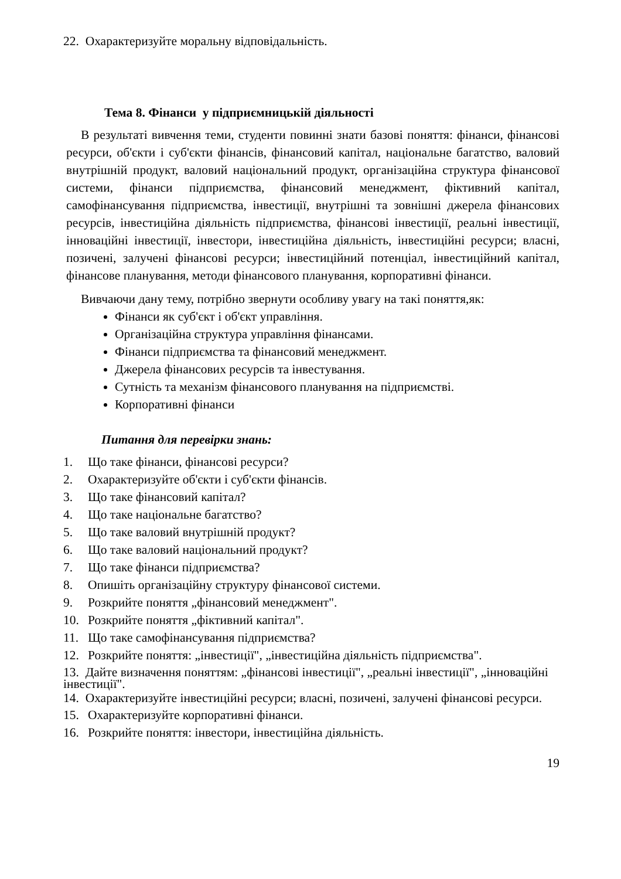22. Охарактеризуйте моральну відповідальність.
Тема 8. Фінанси у підприємницькій діяльності
В результаті вивчення теми, студенти повинні знати базові поняття: фінанси, фінансові ресурси, об'єкти і суб'єкти фінансів, фінансовий капітал, національне багатство, валовий внутрішній продукт, валовий національний продукт, організаційна структура фінансової системи, фінанси підприємства, фінансовий менеджмент, фіктивний капітал, самофінансування підприємства, інвестиції, внутрішні та зовнішні джерела фінансових ресурсів, інвестиційна діяльність підприємства, фінансові інвестиції, реальні інвестиції, інноваційні інвестиції, інвестори, інвестиційна діяльність, інвестиційні ресурси; власні, позичені, залучені фінансові ресурси; інвестиційний потенціал, інвестиційний капітал, фінансове планування, методи фінансового планування, корпоративні фінанси.
Вивчаючи дану тему, потрібно звернути особливу увагу на такі поняття,як:
Фінанси як суб'єкт і об'єкт управління.
Організаційна структура управління фінансами.
Фінанси підприємства та фінансовий менеджмент.
Джерела фінансових ресурсів та інвестування.
Сутність та механізм фінансового планування на підприємстві.
Корпоративні фінанси
Питання для перевірки знань:
1. Що таке фінанси, фінансові ресурси?
2. Охарактеризуйте об'єкти і суб'єкти фінансів.
3. Що таке фінансовий капітал?
4. Що таке національне багатство?
5. Що таке валовий внутрішній продукт?
6. Що таке валовий національний продукт?
7. Що таке фінанси підприємства?
8. Опишіть організаційну структуру фінансової системи.
9. Розкрийте поняття „фінансовий менеджмент".
10. Розкрийте поняття „фіктивний капітал".
11. Що таке самофінансування підприємства?
12. Розкрийте поняття: „інвестиції", „інвестиційна діяльність підприємства".
13. Дайте визначення поняттям: „фінансові інвестиції", „реальні інвестиції", „інноваційні інвестиції".
14. Охарактеризуйте інвестиційні ресурси; власні, позичені, залучені фінансові ресурси.
15. Охарактеризуйте корпоративні фінанси.
16. Розкрийте поняття: інвестори, інвестиційна діяльність.
19